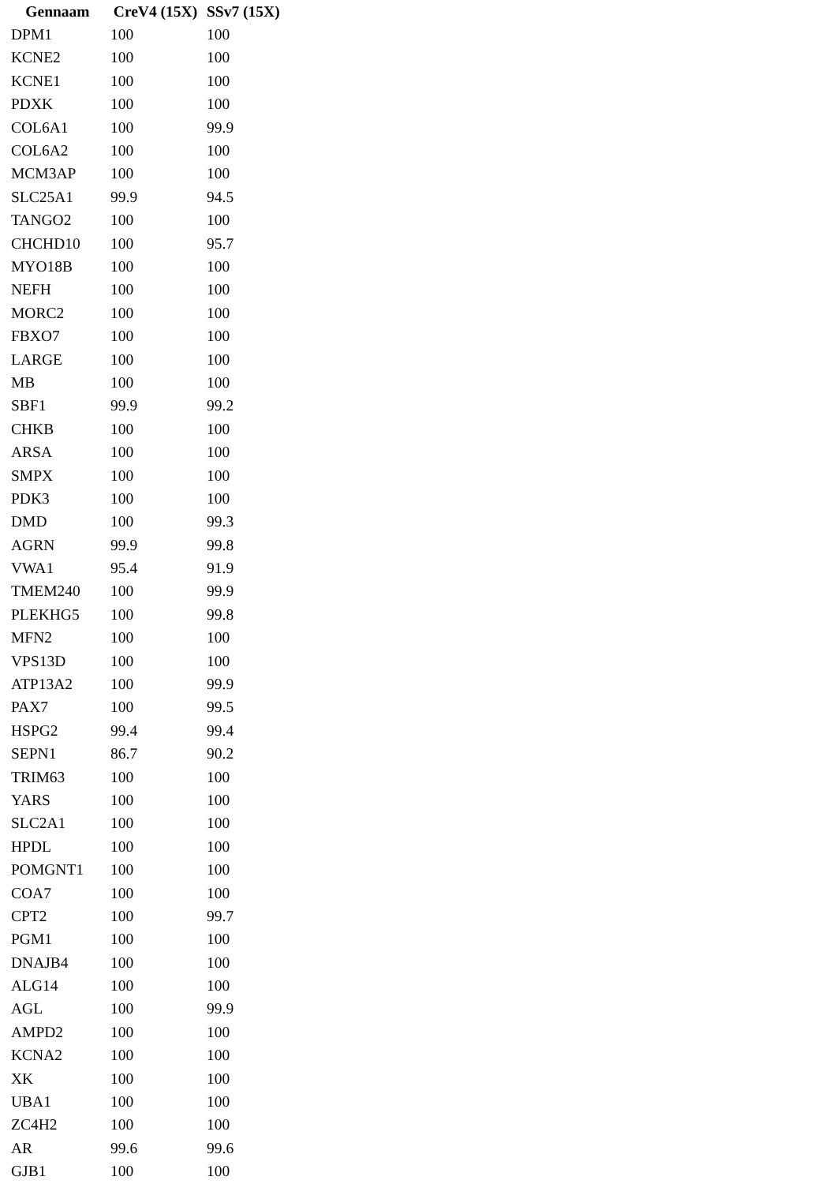| Gennaam | CreV4 (15X) | SSv7 (15X) |
| --- | --- | --- |
| DPM1 | 100 | 100 |
| KCNE2 | 100 | 100 |
| KCNE1 | 100 | 100 |
| PDXK | 100 | 100 |
| COL6A1 | 100 | 99.9 |
| COL6A2 | 100 | 100 |
| MCM3AP | 100 | 100 |
| SLC25A1 | 99.9 | 94.5 |
| TANGO2 | 100 | 100 |
| CHCHD10 | 100 | 95.7 |
| MYO18B | 100 | 100 |
| NEFH | 100 | 100 |
| MORC2 | 100 | 100 |
| FBXO7 | 100 | 100 |
| LARGE | 100 | 100 |
| MB | 100 | 100 |
| SBF1 | 99.9 | 99.2 |
| CHKB | 100 | 100 |
| ARSA | 100 | 100 |
| SMPX | 100 | 100 |
| PDK3 | 100 | 100 |
| DMD | 100 | 99.3 |
| AGRN | 99.9 | 99.8 |
| VWA1 | 95.4 | 91.9 |
| TMEM240 | 100 | 99.9 |
| PLEKHG5 | 100 | 99.8 |
| MFN2 | 100 | 100 |
| VPS13D | 100 | 100 |
| ATP13A2 | 100 | 99.9 |
| PAX7 | 100 | 99.5 |
| HSPG2 | 99.4 | 99.4 |
| SEPN1 | 86.7 | 90.2 |
| TRIM63 | 100 | 100 |
| YARS | 100 | 100 |
| SLC2A1 | 100 | 100 |
| HPDL | 100 | 100 |
| POMGNT1 | 100 | 100 |
| COA7 | 100 | 100 |
| CPT2 | 100 | 99.7 |
| PGM1 | 100 | 100 |
| DNAJB4 | 100 | 100 |
| ALG14 | 100 | 100 |
| AGL | 100 | 99.9 |
| AMPD2 | 100 | 100 |
| KCNA2 | 100 | 100 |
| XK | 100 | 100 |
| UBA1 | 100 | 100 |
| ZC4H2 | 100 | 100 |
| AR | 99.6 | 99.6 |
| GJB1 | 100 | 100 |